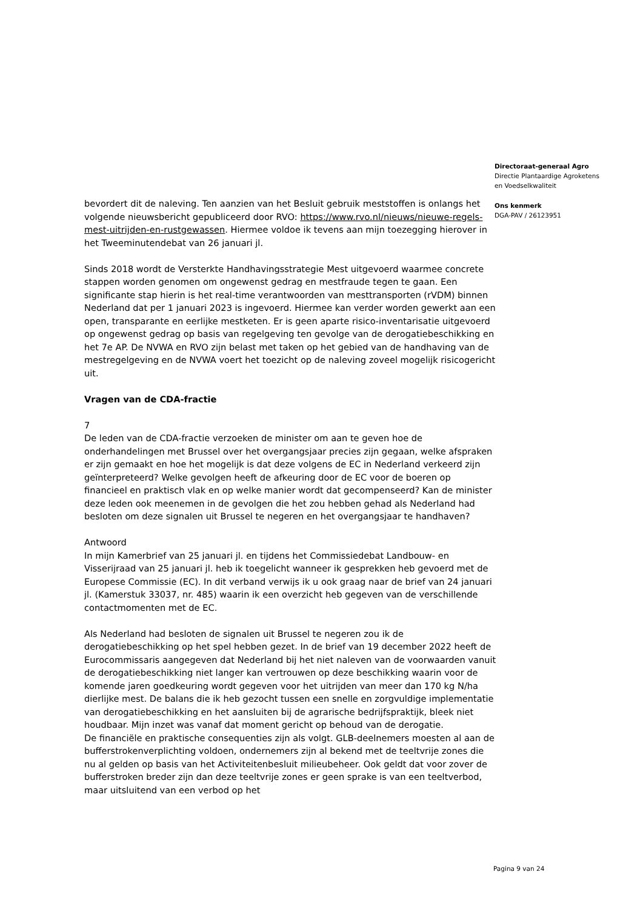Directoraat-generaal Agro
Directie Plantaardige Agroketens
en Voedselkwaliteit
Ons kenmerk
DGA-PAV / 26123951
bevordert dit de naleving. Ten aanzien van het Besluit gebruik meststoffen is onlangs het volgende nieuwsbericht gepubliceerd door RVO: https://www.rvo.nl/nieuws/nieuwe-regels-mest-uitrijden-en-rustgewassen. Hiermee voldoe ik tevens aan mijn toezegging hierover in het Tweeminutendebat van 26 januari jl.
Sinds 2018 wordt de Versterkte Handhavingsstrategie Mest uitgevoerd waarmee concrete stappen worden genomen om ongewenst gedrag en mestfraude tegen te gaan. Een significante stap hierin is het real-time verantwoorden van mesttransporten (rVDM) binnen Nederland dat per 1 januari 2023 is ingevoerd. Hiermee kan verder worden gewerkt aan een open, transparante en eerlijke mestketen. Er is geen aparte risico-inventarisatie uitgevoerd op ongewenst gedrag op basis van regelgeving ten gevolge van de derogatiebeschikking en het 7e AP. De NVWA en RVO zijn belast met taken op het gebied van de handhaving van de mestregelgeving en de NVWA voert het toezicht op de naleving zoveel mogelijk risicogericht uit.
Vragen van de CDA-fractie
7
De leden van de CDA-fractie verzoeken de minister om aan te geven hoe de onderhandelingen met Brussel over het overgangsjaar precies zijn gegaan, welke afspraken er zijn gemaakt en hoe het mogelijk is dat deze volgens de EC in Nederland verkeerd zijn geïnterpreteerd? Welke gevolgen heeft de afkeuring door de EC voor de boeren op financieel en praktisch vlak en op welke manier wordt dat gecompenseerd? Kan de minister deze leden ook meenemen in de gevolgen die het zou hebben gehad als Nederland had besloten om deze signalen uit Brussel te negeren en het overgangsjaar te handhaven?
Antwoord
In mijn Kamerbrief van 25 januari jl. en tijdens het Commissiedebat Landbouw- en Visserijraad van 25 januari jl. heb ik toegelicht wanneer ik gesprekken heb gevoerd met de Europese Commissie (EC). In dit verband verwijs ik u ook graag naar de brief van 24 januari jl. (Kamerstuk 33037, nr. 485) waarin ik een overzicht heb gegeven van de verschillende contactmomenten met de EC.
Als Nederland had besloten de signalen uit Brussel te negeren zou ik de derogatiebeschikking op het spel hebben gezet. In de brief van 19 december 2022 heeft de Eurocommissaris aangegeven dat Nederland bij het niet naleven van de voorwaarden vanuit de derogatiebeschikking niet langer kan vertrouwen op deze beschikking waarin voor de komende jaren goedkeuring wordt gegeven voor het uitrijden van meer dan 170 kg N/ha dierlijke mest. De balans die ik heb gezocht tussen een snelle en zorgvuldige implementatie van derogatiebeschikking en het aansluiten bij de agrarische bedrijfspraktijk, bleek niet houdbaar. Mijn inzet was vanaf dat moment gericht op behoud van de derogatie.
De financiële en praktische consequenties zijn als volgt. GLB-deelnemers moesten al aan de bufferstrokenverplichting voldoen, ondernemers zijn al bekend met de teeltvrije zones die nu al gelden op basis van het Activiteitenbesluit milieubeheer. Ook geldt dat voor zover de bufferstroken breder zijn dan deze teeltvrije zones er geen sprake is van een teeltverbod, maar uitsluitend van een verbod op het
Pagina 9 van 24